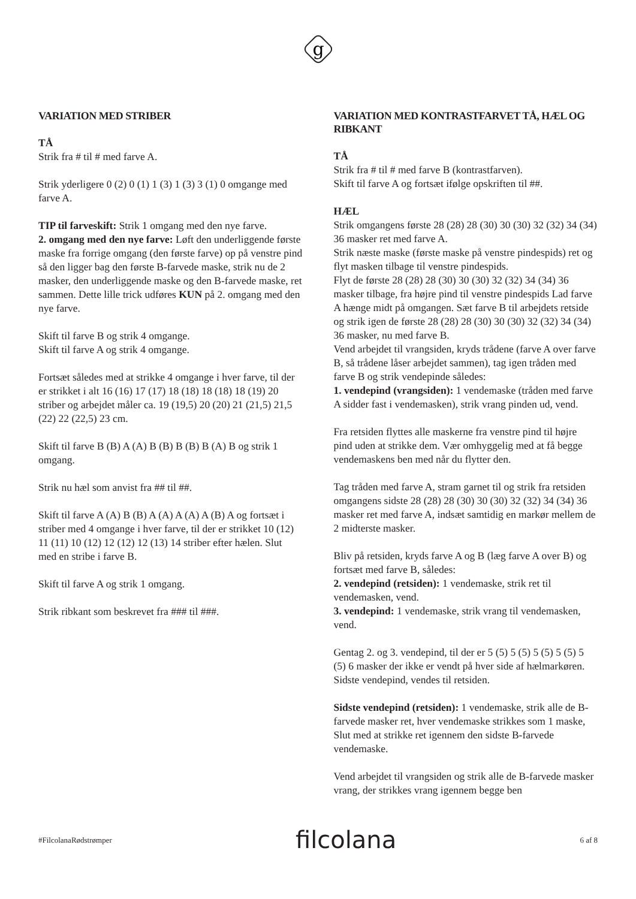g
VARIATION MED STRIBER
TÅ
Strik fra # til # med farve A.
Strik yderligere 0 (2) 0 (1) 1 (3) 1 (3) 3 (1) 0 omgange med farve A.
TIP til farveskift: Strik 1 omgang med den nye farve.
2. omgang med den nye farve: Løft den underliggende første maske fra forrige omgang (den første farve) op på venstre pind så den ligger bag den første B-farvede maske, strik nu de 2 masker, den underliggende maske og den B-farvede maske, ret sammen. Dette lille trick udføres KUN på 2. omgang med den nye farve.
Skift til farve B og strik 4 omgange.
Skift til farve A og strik 4 omgange.
Fortsæt således med at strikke 4 omgange i hver farve, til der er strikket i alt 16 (16) 17 (17) 18 (18) 18 (18) 18 (19) 20 striber og arbejdet måler ca. 19 (19,5) 20 (20) 21 (21,5) 21,5 (22) 22 (22,5) 23 cm.
Skift til farve B (B) A (A) B (B) B (B) B (A) B og strik 1 omgang.
Strik nu hæl som anvist fra ## til ##.
Skift til farve A (A) B (B) A (A) A (A) A (B) A og fortsæt i striber med 4 omgange i hver farve, til der er strikket 10 (12) 11 (11) 10 (12) 12 (12) 12 (13) 14 striber efter hælen. Slut med en stribe i farve B.
Skift til farve A og strik 1 omgang.
Strik ribkant som beskrevet fra ### til ###.
VARIATION MED KONTRASTFARVET TÅ, HÆL OG RIBKANT
TÅ
Strik fra # til # med farve B (kontrastfarven).
Skift til farve A og fortsæt ifølge opskriften til ##.
HÆL
Strik omgangens første 28 (28) 28 (30) 30 (30) 32 (32) 34 (34) 36 masker ret med farve A.
Strik næste maske (første maske på venstre pindespids) ret og flyt masken tilbage til venstre pindespids.
Flyt de første 28 (28) 28 (30) 30 (30) 32 (32) 34 (34) 36 masker tilbage, fra højre pind til venstre pindespids Lad farve A hænge midt på omgangen. Sæt farve B til arbejdets retside og strik igen de første 28 (28) 28 (30) 30 (30) 32 (32) 34 (34) 36 masker, nu med farve B.
Vend arbejdet til vrangsiden, kryds trådene (farve A over farve B, så trådene låser arbejdet sammen), tag igen tråden med farve B og strik vendepinde således:
1. vendepind (vrangsiden): 1 vendemaske (tråden med farve A sidder fast i vendemasken), strik vrang pinden ud, vend.
Fra retsiden flyttes alle maskerne fra venstre pind til højre pind uden at strikke dem. Vær omhyggelig med at få begge vendemaskens ben med når du flytter den.
Tag tråden med farve A, stram garnet til og strik fra retsiden omgangens sidste 28 (28) 28 (30) 30 (30) 32 (32) 34 (34) 36 masker ret med farve A, indsæt samtidig en markør mellem de 2 midterste masker.
Bliv på retsiden, kryds farve A og B (læg farve A over B) og fortsæt med farve B, således:
2. vendepind (retsiden): 1 vendemaske, strik ret til vendemasken, vend.
3. vendepind: 1 vendemaske, strik vrang til vendemasken, vend.
Gentag 2. og 3. vendepind, til der er 5 (5) 5 (5) 5 (5) 5 (5) 5 (5) 6 masker der ikke er vendt på hver side af hælmarkøren.
Sidste vendepind, vendes til retsiden.
Sidste vendepind (retsiden): 1 vendemaske, strik alle de B-farvede masker ret, hver vendemaske strikkes som 1 maske, Slut med at strikke ret igennem den sidste B-farvede vendemaske.
Vend arbejdet til vrangsiden og strik alle de B-farvede masker vrang, der strikkes vrang igennem begge ben
#FilcolanaRødstrømper filcolana 6 af 8